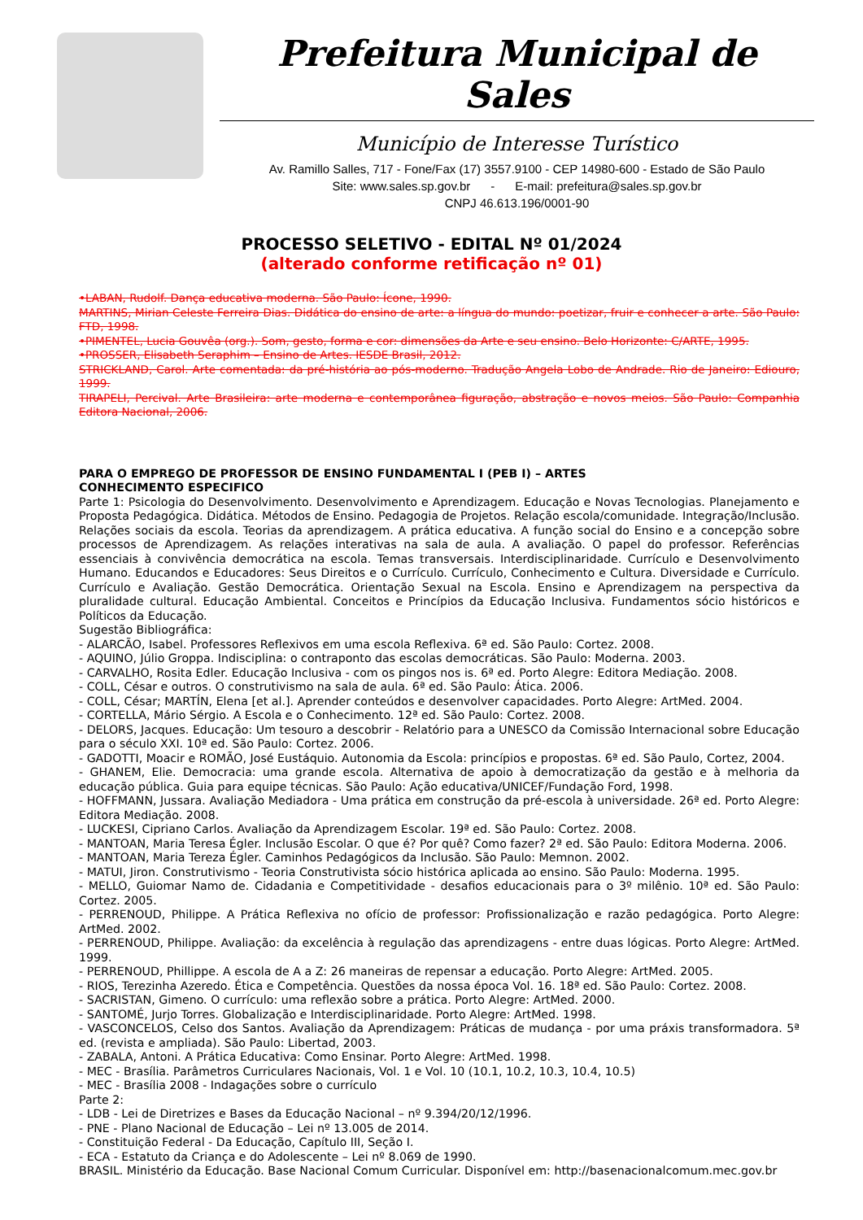Prefeitura Municipal de Sales
Município de Interesse Turístico
Av. Ramillo Salles, 717 - Fone/Fax (17) 3557.9100 - CEP 14980-600 - Estado de São Paulo
Site: www.sales.sp.gov.br - E-mail: prefeitura@sales.sp.gov.br
CNPJ 46.613.196/0001-90
PROCESSO SELETIVO - EDITAL Nº 01/2024
(alterado conforme retificação nº 01)
•LABAN, Rudolf. Dança educativa moderna. São Paulo: Ícone, 1990.
MARTINS, Mirian Celeste Ferreira Dias. Didática do ensino de arte: a língua do mundo: poetizar, fruir e conhecer a arte. São Paulo: FTD, 1998.
•PIMENTEL, Lucia Gouvêa (org.). Som, gesto, forma e cor: dimensões da Arte e seu ensino. Belo Horizonte: C/ARTE, 1995.
•PROSSER, Elisabeth Seraphim – Ensino de Artes. IESDE Brasil, 2012.
STRICKLAND, Carol. Arte comentada: da pré-história ao pós-moderno. Tradução Angela Lobo de Andrade. Rio de Janeiro: Ediouro, 1999.
TIRAPELI, Percival. Arte Brasileira: arte moderna e contemporânea figuração, abstração e novos meios. São Paulo: Companhia Editora Nacional, 2006.
PARA O EMPREGO DE PROFESSOR DE ENSINO FUNDAMENTAL I (PEB I) – ARTES
CONHECIMENTO ESPECIFICO
Parte 1: Psicologia do Desenvolvimento. Desenvolvimento e Aprendizagem. Educação e Novas Tecnologias. Planejamento e Proposta Pedagógica. Didática. Métodos de Ensino. Pedagogia de Projetos. Relação escola/comunidade. Integração/Inclusão. Relações sociais da escola. Teorias da aprendizagem. A prática educativa. A função social do Ensino e a concepção sobre processos de Aprendizagem. As relações interativas na sala de aula. A avaliação. O papel do professor. Referências essenciais à convivência democrática na escola. Temas transversais. Interdisciplinaridade. Currículo e Desenvolvimento Humano. Educandos e Educadores: Seus Direitos e o Currículo. Currículo, Conhecimento e Cultura. Diversidade e Currículo. Currículo e Avaliação. Gestão Democrática. Orientação Sexual na Escola. Ensino e Aprendizagem na perspectiva da pluralidade cultural. Educação Ambiental. Conceitos e Princípios da Educação Inclusiva. Fundamentos sócio históricos e Políticos da Educação.
Sugestão Bibliográfica:
- ALARCÃO, Isabel. Professores Reflexivos em uma escola Reflexiva. 6ª ed. São Paulo: Cortez. 2008.
- AQUINO, Júlio Groppa. Indisciplina: o contraponto das escolas democráticas. São Paulo: Moderna. 2003.
- CARVALHO, Rosita Edler. Educação Inclusiva - com os pingos nos is. 6ª ed. Porto Alegre: Editora Mediação. 2008.
- COLL, César e outros. O construtivismo na sala de aula. 6ª ed. São Paulo: Ática. 2006.
- COLL, César; MARTÍN, Elena [et al.]. Aprender conteúdos e desenvolver capacidades. Porto Alegre: ArtMed. 2004.
- CORTELLA, Mário Sérgio. A Escola e o Conhecimento. 12ª ed. São Paulo: Cortez. 2008.
- DELORS, Jacques. Educação: Um tesouro a descobrir - Relatório para a UNESCO da Comissão Internacional sobre Educação para o século XXI. 10ª ed. São Paulo: Cortez. 2006.
- GADOTTI, Moacir e ROMÃO, José Eustáquio. Autonomia da Escola: princípios e propostas. 6ª ed. São Paulo, Cortez, 2004.
- GHANEM, Elie. Democracia: uma grande escola. Alternativa de apoio à democratização da gestão e à melhoria da educação pública. Guia para equipe técnicas. São Paulo: Ação educativa/UNICEF/Fundação Ford, 1998.
- HOFFMANN, Jussara. Avaliação Mediadora - Uma prática em construção da pré-escola à universidade. 26ª ed. Porto Alegre: Editora Mediação. 2008.
- LUCKESI, Cipriano Carlos. Avaliação da Aprendizagem Escolar. 19ª ed. São Paulo: Cortez. 2008.
- MANTOAN, Maria Teresa Égler. Inclusão Escolar. O que é? Por quê? Como fazer? 2ª ed. São Paulo: Editora Moderna. 2006.
- MANTOAN, Maria Tereza Égler. Caminhos Pedagógicos da Inclusão. São Paulo: Memnon. 2002.
- MATUI, Jiron. Construtivismo - Teoria Construtivista sócio histórica aplicada ao ensino. São Paulo: Moderna. 1995.
- MELLO, Guiomar Namo de. Cidadania e Competitividade - desafios educacionais para o 3º milênio. 10ª ed. São Paulo: Cortez. 2005.
- PERRENOUD, Philippe. A Prática Reflexiva no ofício de professor: Profissionalização e razão pedagógica. Porto Alegre: ArtMed. 2002.
- PERRENOUD, Philippe. Avaliação: da excelência à regulação das aprendizagens - entre duas lógicas. Porto Alegre: ArtMed. 1999.
- PERRENOUD, Phillippe. A escola de A a Z: 26 maneiras de repensar a educação. Porto Alegre: ArtMed. 2005.
- RIOS, Terezinha Azeredo. Ética e Competência. Questões da nossa época Vol. 16. 18ª ed. São Paulo: Cortez. 2008.
- SACRISTAN, Gimeno. O currículo: uma reflexão sobre a prática. Porto Alegre: ArtMed. 2000.
- SANTOMÉ, Jurjo Torres. Globalização e Interdisciplinaridade. Porto Alegre: ArtMed. 1998.
- VASCONCELOS, Celso dos Santos. Avaliação da Aprendizagem: Práticas de mudança - por uma práxis transformadora. 5ª ed. (revista e ampliada). São Paulo: Libertad, 2003.
- ZABALA, Antoni. A Prática Educativa: Como Ensinar. Porto Alegre: ArtMed. 1998.
- MEC - Brasília. Parâmetros Curriculares Nacionais, Vol. 1 e Vol. 10 (10.1, 10.2, 10.3, 10.4, 10.5)
- MEC - Brasília 2008 - Indagações sobre o currículo
Parte 2:
- LDB - Lei de Diretrizes e Bases da Educação Nacional – nº 9.394/20/12/1996.
- PNE - Plano Nacional de Educação – Lei nº 13.005 de 2014.
- Constituição Federal - Da Educação, Capítulo III, Seção I.
- ECA - Estatuto da Criança e do Adolescente – Lei nº 8.069 de 1990.
BRASIL. Ministério da Educação. Base Nacional Comum Curricular. Disponível em: http://basenacionalcomum.mec.gov.br